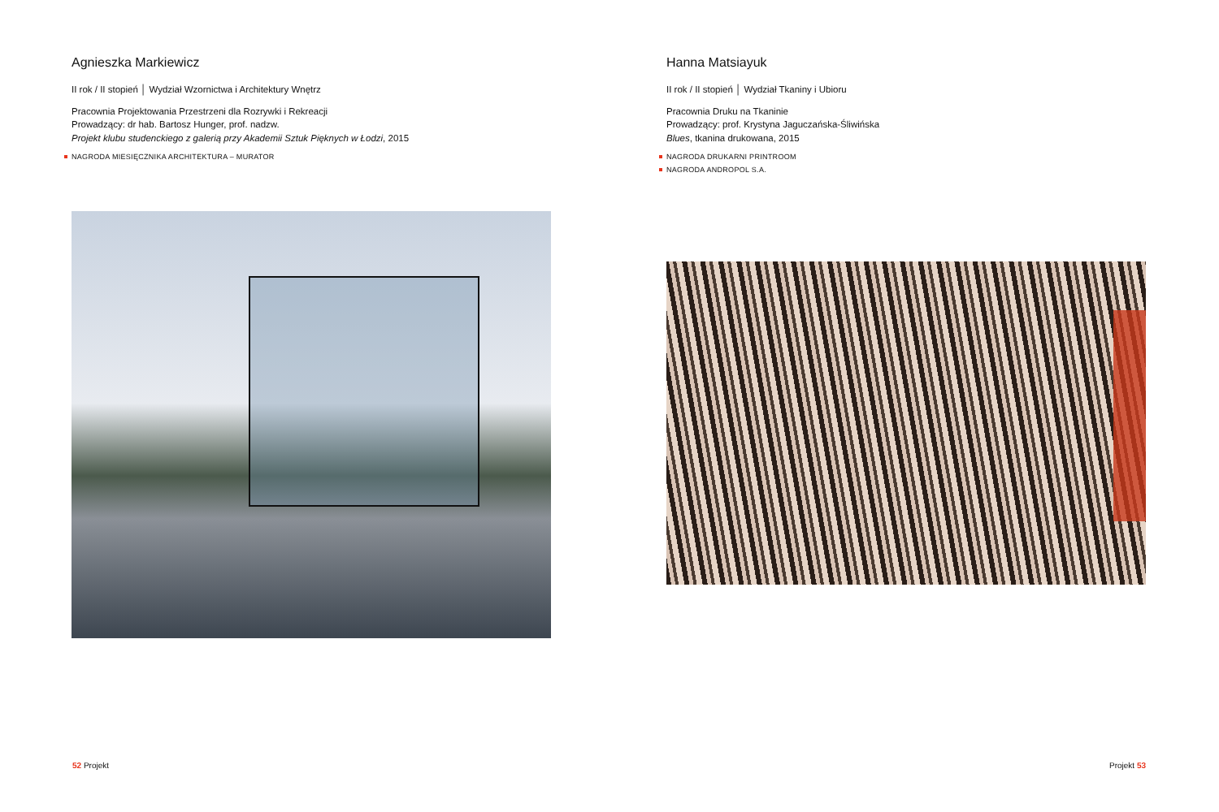Agnieszka Markiewicz
II rok / II stopień │ Wydział Wzornictwa i Architektury Wnętrz
Pracownia Projektowania Przestrzeni dla Rozrywki i Rekreacji
Prowadzący: dr hab. Bartosz Hunger, prof. nadzw.
Projekt klubu studenckiego z galerią przy Akademii Sztuk Pięknych w Łodzi, 2015
NAGRODA MIESIĘCZNIKA ARCHITEKTURA – MURATOR
52 Projekt
Hanna Matsiayuk
II rok / II stopień │ Wydział Tkaniny i Ubioru
Pracownia Druku na Tkaninie
Prowadzący: prof. Krystyna Jaguczańska-Śliwińska
Blues, tkanina drukowana, 2015
NAGRODA DRUKARNI PRINTROOM
NAGRODA ANDROPOL S.A.
Projekt 53